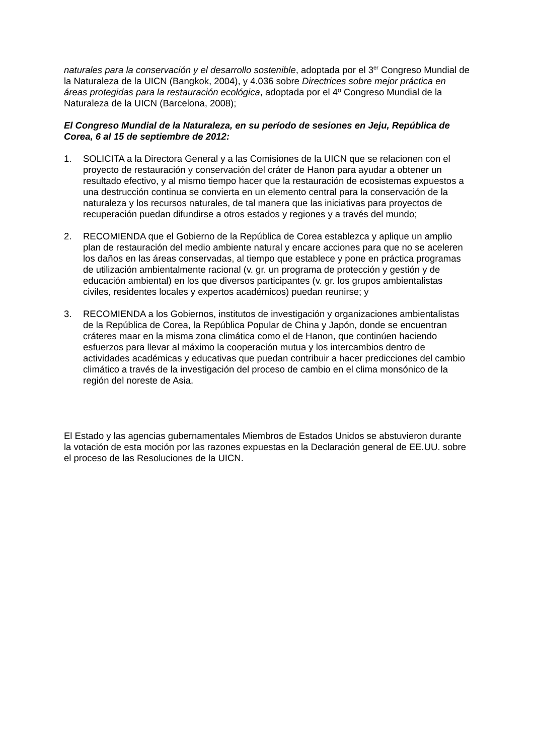naturales para la conservación y el desarrollo sostenible, adoptada por el 3<sup>er</sup> Congreso Mundial de la Naturaleza de la UICN (Bangkok, 2004), y 4.036 sobre Directrices sobre mejor práctica en áreas protegidas para la restauración ecológica, adoptada por el 4º Congreso Mundial de la Naturaleza de la UICN (Barcelona, 2008);
El Congreso Mundial de la Naturaleza, en su período de sesiones en Jeju, República de Corea, 6 al 15 de septiembre de 2012:
1. SOLICITA a la Directora General y a las Comisiones de la UICN que se relacionen con el proyecto de restauración y conservación del cráter de Hanon para ayudar a obtener un resultado efectivo, y al mismo tiempo hacer que la restauración de ecosistemas expuestos a una destrucción continua se convierta en un elemento central para la conservación de la naturaleza y los recursos naturales, de tal manera que las iniciativas para proyectos de recuperación puedan difundirse a otros estados y regiones y a través del mundo;
2. RECOMIENDA que el Gobierno de la República de Corea establezca y aplique un amplio plan de restauración del medio ambiente natural y encare acciones para que no se aceleren los daños en las áreas conservadas, al tiempo que establece y pone en práctica programas de utilización ambientalmente racional (v. gr. un programa de protección y gestión y de educación ambiental) en los que diversos participantes (v. gr. los grupos ambientalistas civiles, residentes locales y expertos académicos) puedan reunirse; y
3. RECOMIENDA a los Gobiernos, institutos de investigación y organizaciones ambientalistas de la República de Corea, la República Popular de China y Japón, donde se encuentran cráteres maar en la misma zona climática como el de Hanon, que continúen haciendo esfuerzos para llevar al máximo la cooperación mutua y los intercambios dentro de actividades académicas y educativas que puedan contribuir a hacer predicciones del cambio climático a través de la investigación del proceso de cambio en el clima monsónico de la región del noreste de Asia.
El Estado y las agencias gubernamentales Miembros de Estados Unidos se abstuvieron durante la votación de esta moción por las razones expuestas en la Declaración general de EE.UU. sobre el proceso de las Resoluciones de la UICN.